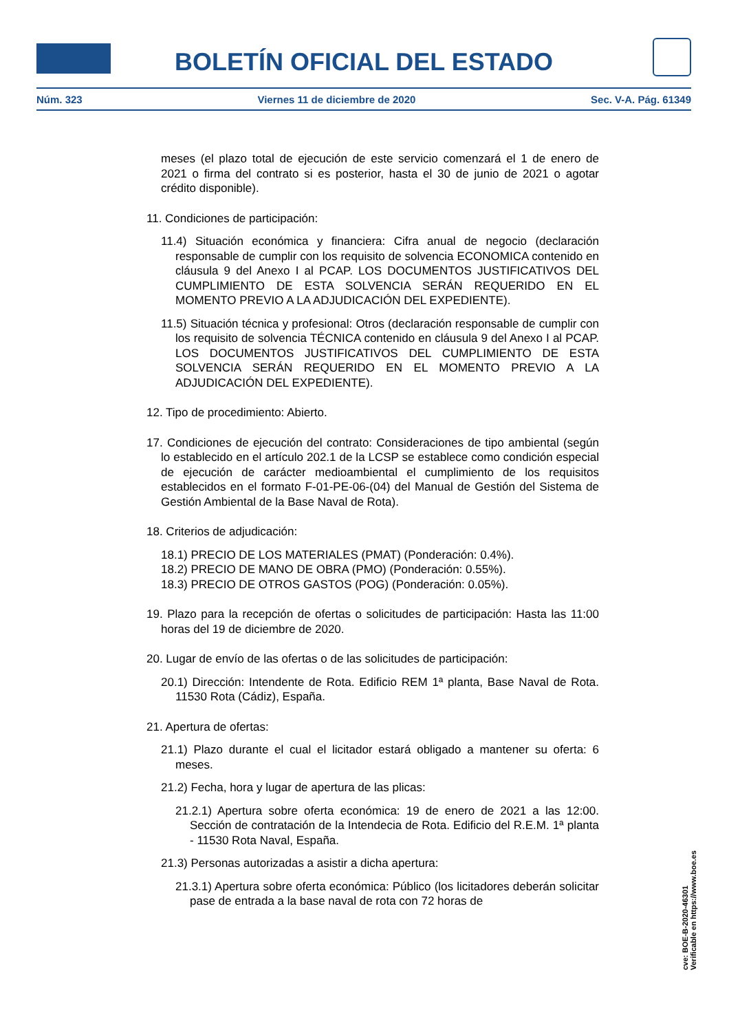BOLETÍN OFICIAL DEL ESTADO
Núm. 323 Viernes 11 de diciembre de 2020 Sec. V-A. Pág. 61349
meses (el plazo total de ejecución de este servicio comenzará el 1 de enero de 2021 o firma del contrato si es posterior, hasta el 30 de junio de 2021 o agotar crédito disponible).
11. Condiciones de participación:
11.4) Situación económica y financiera: Cifra anual de negocio (declaración responsable de cumplir con los requisito de solvencia ECONOMICA contenido en cláusula 9 del Anexo I al PCAP. LOS DOCUMENTOS JUSTIFICATIVOS DEL CUMPLIMIENTO DE ESTA SOLVENCIA SERÁN REQUERIDO EN EL MOMENTO PREVIO A LA ADJUDICACIÓN DEL EXPEDIENTE).
11.5) Situación técnica y profesional: Otros (declaración responsable de cumplir con los requisito de solvencia TÉCNICA contenido en cláusula 9 del Anexo I al PCAP. LOS DOCUMENTOS JUSTIFICATIVOS DEL CUMPLIMIENTO DE ESTA SOLVENCIA SERÁN REQUERIDO EN EL MOMENTO PREVIO A LA ADJUDICACIÓN DEL EXPEDIENTE).
12. Tipo de procedimiento: Abierto.
17. Condiciones de ejecución del contrato: Consideraciones de tipo ambiental (según lo establecido en el artículo 202.1 de la LCSP se establece como condición especial de ejecución de carácter medioambiental el cumplimiento de los requisitos establecidos en el formato F-01-PE-06-(04) del Manual de Gestión del Sistema de Gestión Ambiental de la Base Naval de Rota).
18. Criterios de adjudicación:
18.1) PRECIO DE LOS MATERIALES (PMAT) (Ponderación: 0.4%).
18.2) PRECIO DE MANO DE OBRA (PMO) (Ponderación: 0.55%).
18.3) PRECIO DE OTROS GASTOS (POG) (Ponderación: 0.05%).
19. Plazo para la recepción de ofertas o solicitudes de participación: Hasta las 11:00 horas del 19 de diciembre de 2020.
20. Lugar de envío de las ofertas o de las solicitudes de participación:
20.1) Dirección: Intendente de Rota. Edificio REM 1ª planta, Base Naval de Rota. 11530 Rota (Cádiz), España.
21. Apertura de ofertas:
21.1) Plazo durante el cual el licitador estará obligado a mantener su oferta: 6 meses.
21.2) Fecha, hora y lugar de apertura de las plicas:
21.2.1) Apertura sobre oferta económica: 19 de enero de 2021 a las 12:00. Sección de contratación de la Intendecia de Rota. Edificio del R.E.M. 1ª planta - 11530 Rota Naval, España.
21.3) Personas autorizadas a asistir a dicha apertura:
21.3.1) Apertura sobre oferta económica: Público (los licitadores deberán solicitar pase de entrada a la base naval de rota con 72 horas de
cve: BOE-B-2020-46301
Verificable en https://www.boe.es